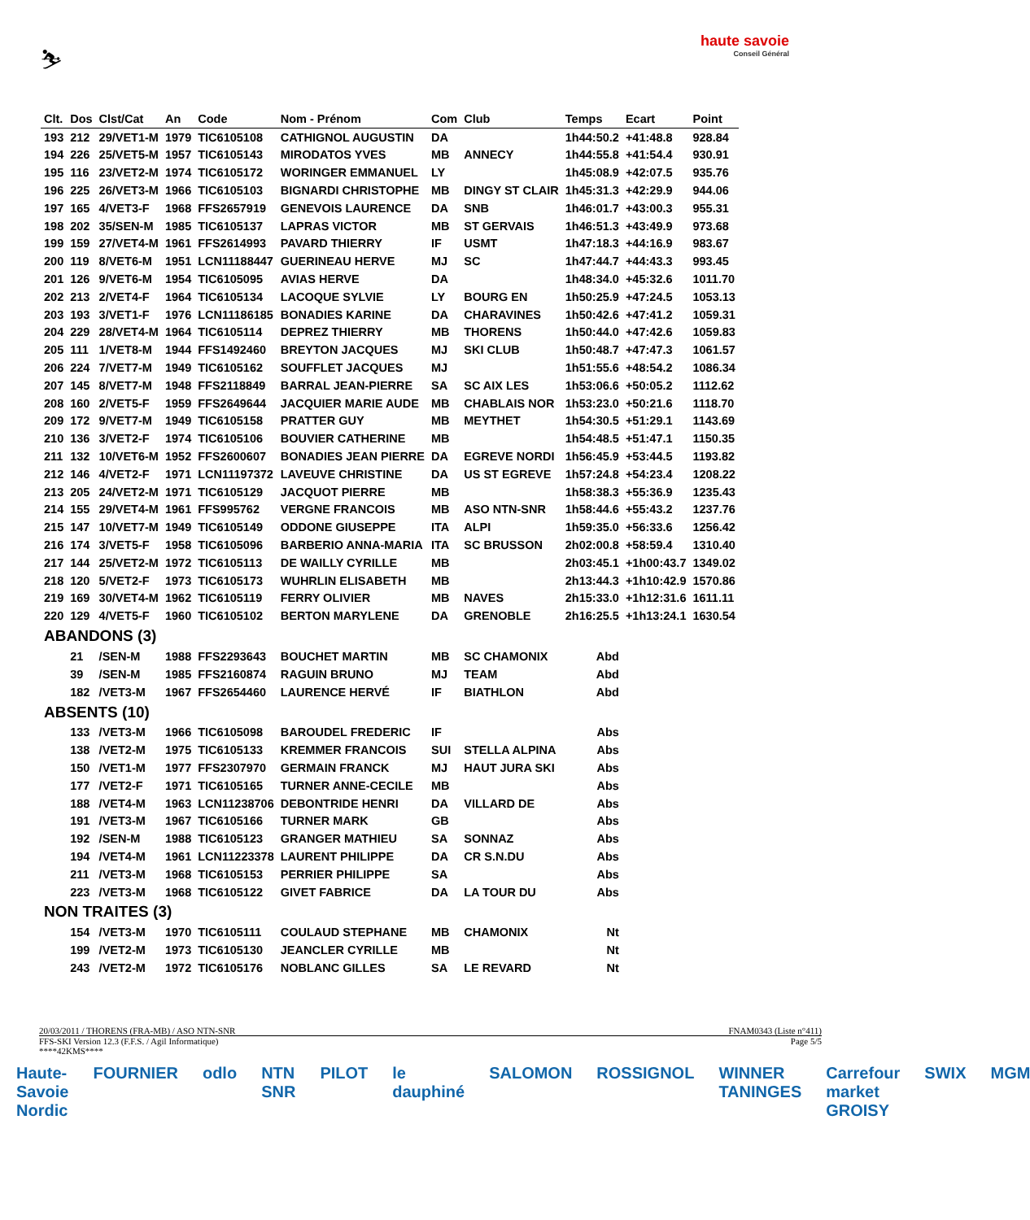⛷
haute savoie
Conseil Général
| Clt. | Dos | Clst/Cat | An | Code | Nom - Prénom | Com | Club | Temps | Ecart | Point |
| --- | --- | --- | --- | --- | --- | --- | --- | --- | --- | --- |
| 193 | 212 | 29/VET1-M | 1979 | TIC6105108 | CATHIGNOL AUGUSTIN | DA | | 1h44:50.2 | +41:48.8 | 928.84 |
| 194 | 226 | 25/VET5-M | 1957 | TIC6105143 | MIRODATOS YVES | MB | ANNECY | 1h44:55.8 | +41:54.4 | 930.91 |
| 195 | 116 | 23/VET2-M | 1974 | TIC6105172 | WORINGER EMMANUEL | LY | | 1h45:08.9 | +42:07.5 | 935.76 |
| 196 | 225 | 26/VET3-M | 1966 | TIC6105103 | BIGNARDI CHRISTOPHE | MB | DINGY ST CLAIR | 1h45:31.3 | +42:29.9 | 944.06 |
| 197 | 165 | 4/VET3-F | 1968 | FFS2657919 | GENEVOIS LAURENCE | DA | SNB | 1h46:01.7 | +43:00.3 | 955.31 |
| 198 | 202 | 35/SEN-M | 1985 | TIC6105137 | LAPRAS VICTOR | MB | ST GERVAIS | 1h46:51.3 | +43:49.9 | 973.68 |
| 199 | 159 | 27/VET4-M | 1961 | FFS2614993 | PAVARD THIERRY | IF | USMT | 1h47:18.3 | +44:16.9 | 983.67 |
| 200 | 119 | 8/VET6-M | 1951 | LCN11188447 | GUERINEAU HERVE | MJ | SC | 1h47:44.7 | +44:43.3 | 993.45 |
| 201 | 126 | 9/VET6-M | 1954 | TIC6105095 | AVIAS HERVE | DA | | 1h48:34.0 | +45:32.6 | 1011.70 |
| 202 | 213 | 2/VET4-F | 1964 | TIC6105134 | LACOQUE SYLVIE | LY | BOURG EN | 1h50:25.9 | +47:24.5 | 1053.13 |
| 203 | 193 | 3/VET1-F | 1976 | LCN11186185 | BONADIES KARINE | DA | CHARAVINES | 1h50:42.6 | +47:41.2 | 1059.31 |
| 204 | 229 | 28/VET4-M | 1964 | TIC6105114 | DEPREZ THIERRY | MB | THORENS | 1h50:44.0 | +47:42.6 | 1059.83 |
| 205 | 111 | 1/VET8-M | 1944 | FFS1492460 | BREYTON JACQUES | MJ | SKI CLUB | 1h50:48.7 | +47:47.3 | 1061.57 |
| 206 | 224 | 7/VET7-M | 1949 | TIC6105162 | SOUFFLET JACQUES | MJ | | 1h51:55.6 | +48:54.2 | 1086.34 |
| 207 | 145 | 8/VET7-M | 1948 | FFS2118849 | BARRAL JEAN-PIERRE | SA | SC AIX LES | 1h53:06.6 | +50:05.2 | 1112.62 |
| 208 | 160 | 2/VET5-F | 1959 | FFS2649644 | JACQUIER MARIE AUDE | MB | CHABLAIS NOR | 1h53:23.0 | +50:21.6 | 1118.70 |
| 209 | 172 | 9/VET7-M | 1949 | TIC6105158 | PRATTER GUY | MB | MEYTHET | 1h54:30.5 | +51:29.1 | 1143.69 |
| 210 | 136 | 3/VET2-F | 1974 | TIC6105106 | BOUVIER CATHERINE | MB | | 1h54:48.5 | +51:47.1 | 1150.35 |
| 211 | 132 | 10/VET6-M | 1952 | FFS2600607 | BONADIES JEAN PIERRE | DA | EGREVE NORDI | 1h56:45.9 | +53:44.5 | 1193.82 |
| 212 | 146 | 4/VET2-F | 1971 | LCN11197372 | LAVEUVE CHRISTINE | DA | US ST EGREVE | 1h57:24.8 | +54:23.4 | 1208.22 |
| 213 | 205 | 24/VET2-M | 1971 | TIC6105129 | JACQUOT PIERRE | MB | | 1h58:38.3 | +55:36.9 | 1235.43 |
| 214 | 155 | 29/VET4-M | 1961 | FFS995762 | VERGNE FRANCOIS | MB | ASO NTN-SNR | 1h58:44.6 | +55:43.2 | 1237.76 |
| 215 | 147 | 10/VET7-M | 1949 | TIC6105149 | ODDONE GIUSEPPE | ITA | ALPI | 1h59:35.0 | +56:33.6 | 1256.42 |
| 216 | 174 | 3/VET5-F | 1958 | TIC6105096 | BARBERIO ANNA-MARIA | ITA | SC BRUSSON | 2h02:00.8 | +58:59.4 | 1310.40 |
| 217 | 144 | 25/VET2-M | 1972 | TIC6105113 | DE WAILLY CYRILLE | MB | | 2h03:45.1 | +1h00:43.7 | 1349.02 |
| 218 | 120 | 5/VET2-F | 1973 | TIC6105173 | WUHRLIN ELISABETH | MB | | 2h13:44.3 | +1h10:42.9 | 1570.86 |
| 219 | 169 | 30/VET4-M | 1962 | TIC6105119 | FERRY OLIVIER | MB | NAVES | 2h15:33.0 | +1h12:31.6 | 1611.11 |
| 220 | 129 | 4/VET5-F | 1960 | TIC6105102 | BERTON MARYLENE | DA | GRENOBLE | 2h16:25.5 | +1h13:24.1 | 1630.54 |
| ABANDONS (3) | | | | | | | | | | |
| | 21 | /SEN-M | 1988 | FFS2293643 | BOUCHET MARTIN | MB | SC CHAMONIX | Abd | | |
| | 39 | /SEN-M | 1985 | FFS2160874 | RAGUIN BRUNO | MJ | TEAM | Abd | | |
| | 182 | /VET3-M | 1967 | FFS2654460 | LAURENCE HERVÉ | IF | BIATHLON | Abd | | |
| ABSENTS (10) | | | | | | | | | | |
| | 133 | /VET3-M | 1966 | TIC6105098 | BAROUDEL FREDERIC | IF | | Abs | | |
| | 138 | /VET2-M | 1975 | TIC6105133 | KREMMER FRANCOIS | SUI | STELLA ALPINA | Abs | | |
| | 150 | /VET1-M | 1977 | FFS2307970 | GERMAIN FRANCK | MJ | HAUT JURA SKI | Abs | | |
| | 177 | /VET2-F | 1971 | TIC6105165 | TURNER ANNE-CECILE | MB | | Abs | | |
| | 188 | /VET4-M | 1963 | LCN11238706 | DEBONTRIDE HENRI | DA | VILLARD DE | Abs | | |
| | 191 | /VET3-M | 1967 | TIC6105166 | TURNER MARK | GB | | Abs | | |
| | 192 | /SEN-M | 1988 | TIC6105123 | GRANGER MATHIEU | SA | SONNAZ | Abs | | |
| | 194 | /VET4-M | 1961 | LCN11223378 | LAURENT PHILIPPE | DA | CR S.N.DU | Abs | | |
| | 211 | /VET3-M | 1968 | TIC6105153 | PERRIER PHILIPPE | SA | | Abs | | |
| | 223 | /VET3-M | 1968 | TIC6105122 | GIVET FABRICE | DA | LA TOUR DU | Abs | | |
| NON TRAITES (3) | | | | | | | | | | |
| | 154 | /VET3-M | 1970 | TIC6105111 | COULAUD STEPHANE | MB | CHAMONIX | Nt | | |
| | 199 | /VET2-M | 1973 | TIC6105130 | JEANCLER CYRILLE | MB | | Nt | | |
| | 243 | /VET2-M | 1972 | TIC6105176 | NOBLANC GILLES | SA | LE REVARD | Nt | | |
20/03/2011 / THORENS (FRA-MB) / ASO NTN-SNR FNAM0343 (Liste n°411)
FFS-SKI Version 12.3 (F.F.S. / Agil Informatique)
****42KMS**** Page 5/5
Haute-Savoie Nordic FOURNIER odlo NTN SNR PILOT le dauphiné SALOMON ROSSIGNOL WINNER TANINGES Carrefour market GROISY SWIX MGM